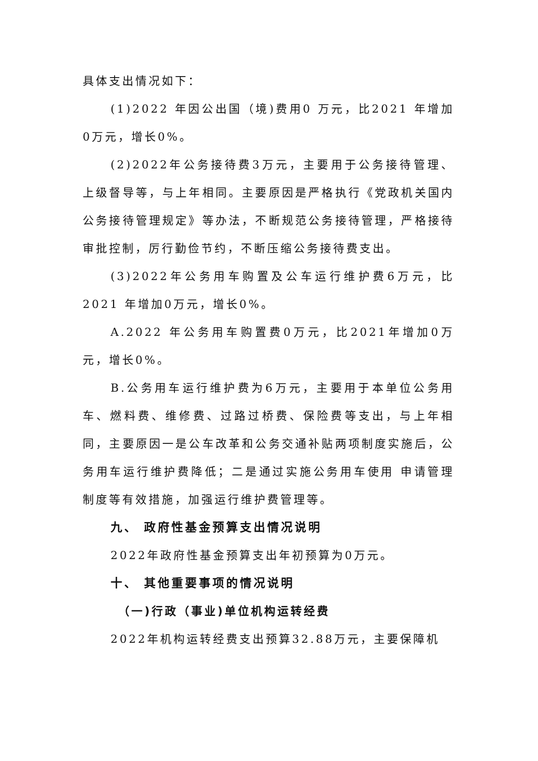具体支出情况如下：
(1)2022 年因公出国（境)费用0 万元，比2021 年增加0万元，增长0%。
(2)2022年公务接待费3万元，主要用于公务接待管理、上级督导等，与上年相同。主要原因是严格执行《党政机关国内公务接待管理规定》等办法，不断规范公务接待管理，严格接待审批控制，厉行勤俭节约，不断压缩公务接待费支出。
(3)2022年公务用车购置及公车运行维护费6万元，比2021 年增加0万元，增长0%。
A.2022 年公务用车购置费0万元，比2021年增加0万元，增长0%。
B.公务用车运行维护费为6万元，主要用于本单位公务用车、燃料费、维修费、过路过桥费、保险费等支出，与上年相同，主要原因一是公车改革和公务交通补贴两项制度实施后，公务用车运行维护费降低；二是通过实施公务用车使用 申请管理制度等有效措施，加强运行维护费管理等。
九、 政府性基金预算支出情况说明
2022年政府性基金预算支出年初预算为0万元。
十、 其他重要事项的情况说明
（一)行政（事业)单位机构运转经费
2022年机构运转经费支出预算32.88万元，主要保障机